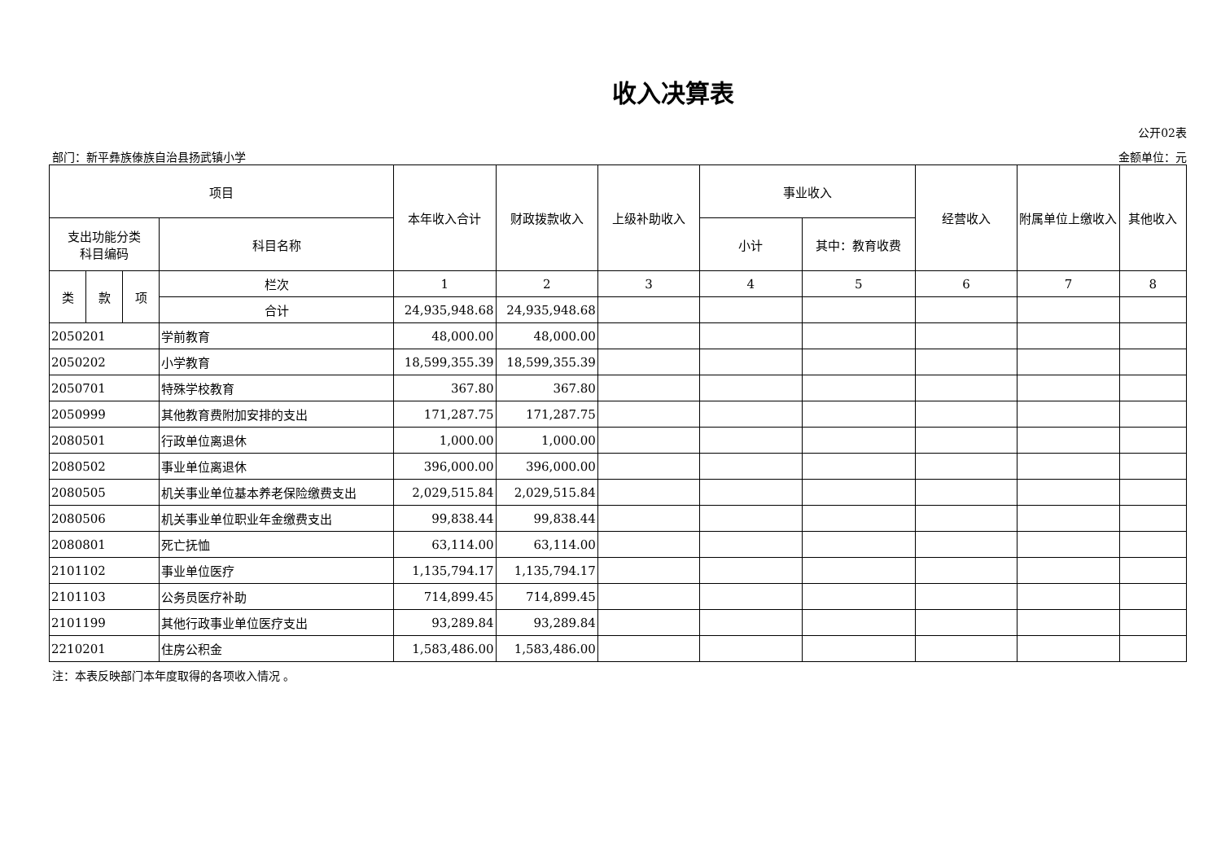收入决算表
公开02表
部门：新平彝族傣族自治县扬武镇小学 金额单位：元
| 项目 | | | | 本年收入合计 | 财政拨款收入 | 上级补助收入 | 事业收入 | | 经营收入 | 附属单位上缴收入 | 其他收入 |
| --- | --- | --- | --- | --- | --- | --- | --- | --- | --- | --- | --- |
| 支出功能分类 科目编码 | | | 科目名称 | | | | 小计 | 其中：教育收费 | | | |
| 类 | 款 | 项 | 栏次 | 1 | 2 | 3 | 4 | 5 | 6 | 7 | 8 |
| | | | 合计 | 24,935,948.68 | 24,935,948.68 | | | | | | |
| 2050201 | | | 学前教育 | 48,000.00 | 48,000.00 | | | | | | |
| 2050202 | | | 小学教育 | 18,599,355.39 | 18,599,355.39 | | | | | | |
| 2050701 | | | 特殊学校教育 | 367.80 | 367.80 | | | | | | |
| 2050999 | | | 其他教育费附加安排的支出 | 171,287.75 | 171,287.75 | | | | | | |
| 2080501 | | | 行政单位离退休 | 1,000.00 | 1,000.00 | | | | | | |
| 2080502 | | | 事业单位离退休 | 396,000.00 | 396,000.00 | | | | | | |
| 2080505 | | | 机关事业单位基本养老保险缴费支出 | 2,029,515.84 | 2,029,515.84 | | | | | | |
| 2080506 | | | 机关事业单位职业年金缴费支出 | 99,838.44 | 99,838.44 | | | | | | |
| 2080801 | | | 死亡抚恤 | 63,114.00 | 63,114.00 | | | | | | |
| 2101102 | | | 事业单位医疗 | 1,135,794.17 | 1,135,794.17 | | | | | | |
| 2101103 | | | 公务员医疗补助 | 714,899.45 | 714,899.45 | | | | | | |
| 2101199 | | | 其他行政事业单位医疗支出 | 93,289.84 | 93,289.84 | | | | | | |
| 2210201 | | | 住房公积金 | 1,583,486.00 | 1,583,486.00 | | | | | | |
注：本表反映部门本年度取得的各项收入情况 。